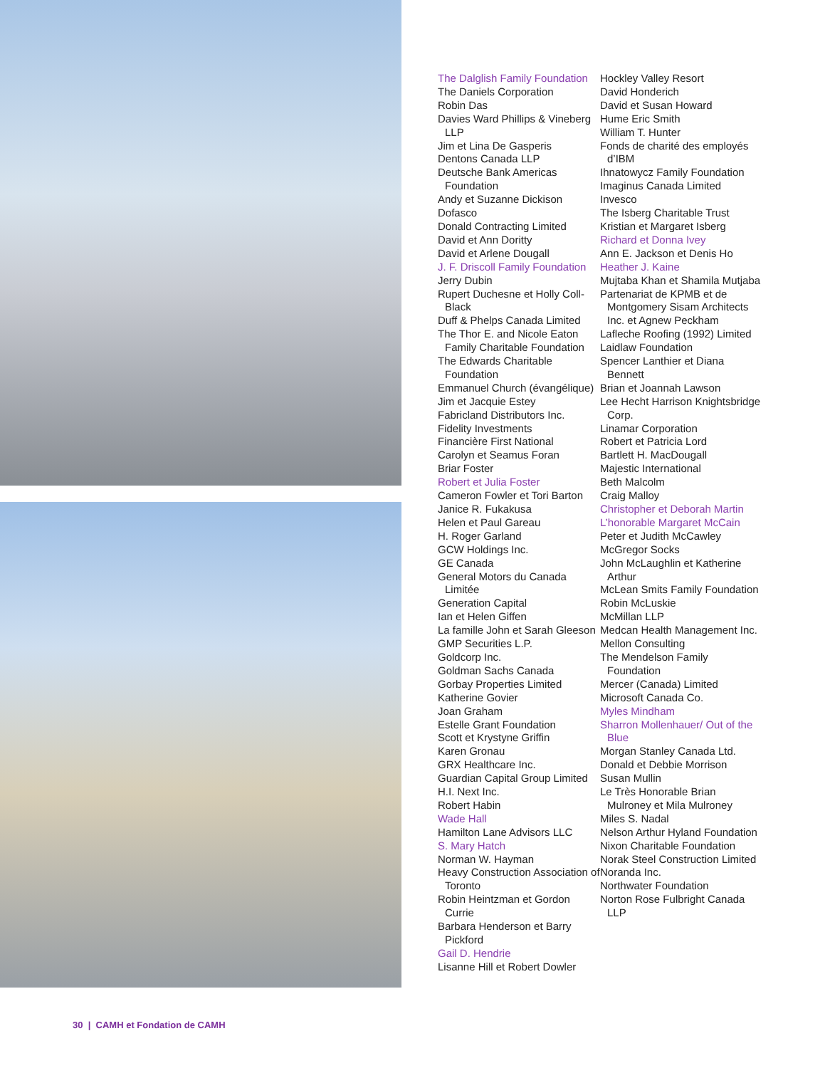The Dalglish Family Foundation
The Daniels Corporation
Robin Das
Davies Ward Phillips & Vineberg LLP
Jim et Lina De Gasperis
Dentons Canada LLP
Deutsche Bank Americas Foundation
Andy et Suzanne Dickison
Dofasco
Donald Contracting Limited
David et Ann Doritty
David et Arlene Dougall
J. F. Driscoll Family Foundation
Jerry Dubin
Rupert Duchesne et Holly Coll-Black
Duff & Phelps Canada Limited
The Thor E. and Nicole Eaton Family Charitable Foundation
The Edwards Charitable Foundation
Emmanuel Church (évangélique)
Jim et Jacquie Estey
Fabricland Distributors Inc.
Fidelity Investments
Financière First National
Carolyn et Seamus Foran
Briar Foster
Robert et Julia Foster
Cameron Fowler et Tori Barton
Janice R. Fukakusa
Helen et Paul Gareau
H. Roger Garland
GCW Holdings Inc.
GE Canada
General Motors du Canada Limitée
Generation Capital
Ian et Helen Giffen
La famille John et Sarah Gleeson
GMP Securities L.P.
Goldcorp Inc.
Goldman Sachs Canada
Gorbay Properties Limited
Katherine Govier
Joan Graham
Estelle Grant Foundation
Scott et Krystyne Griffin
Karen Gronau
GRX Healthcare Inc.
Guardian Capital Group Limited
H.I. Next Inc.
Robert Habin
Wade Hall
Hamilton Lane Advisors LLC
S. Mary Hatch
Norman W. Hayman
Heavy Construction Association of Toronto
Robin Heintzman et Gordon Currie
Barbara Henderson et Barry Pickford
Gail D. Hendrie
Lisanne Hill et Robert Dowler
Hockley Valley Resort
David Honderich
David et Susan Howard
Hume Eric Smith
William T. Hunter
Fonds de charité des employés d’IBM
Ihnatowycz Family Foundation
Imaginus Canada Limited
Invesco
The Isberg Charitable Trust
Kristian et Margaret Isberg
Richard et Donna Ivey
Ann E. Jackson et Denis Ho
Heather J. Kaine
Mujtaba Khan et Shamila Mutjaba
Partenariat de KPMB et de Montgomery Sisam Architects Inc. et Agnew Peckham
Lafleche Roofing (1992) Limited
Laidlaw Foundation
Spencer Lanthier et Diana Bennett
Brian et Joannah Lawson
Lee Hecht Harrison Knightsbridge Corp.
Linamar Corporation
Robert et Patricia Lord
Bartlett H. MacDougall
Majestic International
Beth Malcolm
Craig Malloy
Christopher et Deborah Martin
L’honorable Margaret McCain
Peter et Judith McCawley
McGregor Socks
John McLaughlin et Katherine Arthur
McLean Smits Family Foundation
Robin McLuskie
McMillan LLP
Medcan Health Management Inc.
Mellon Consulting
The Mendelson Family Foundation
Mercer (Canada) Limited
Microsoft Canada Co.
Myles Mindham
Sharron Mollenhauer/ Out of the Blue
Morgan Stanley Canada Ltd.
Donald et Debbie Morrison
Susan Mullin
Le Très Honorable Brian Mulroney et Mila Mulroney
Miles S. Nadal
Nelson Arthur Hyland Foundation
Nixon Charitable Foundation
Norak Steel Construction Limited
Noranda Inc.
Northwater Foundation
Norton Rose Fulbright Canada LLP
30 | CAMH et Fondation de CAMH